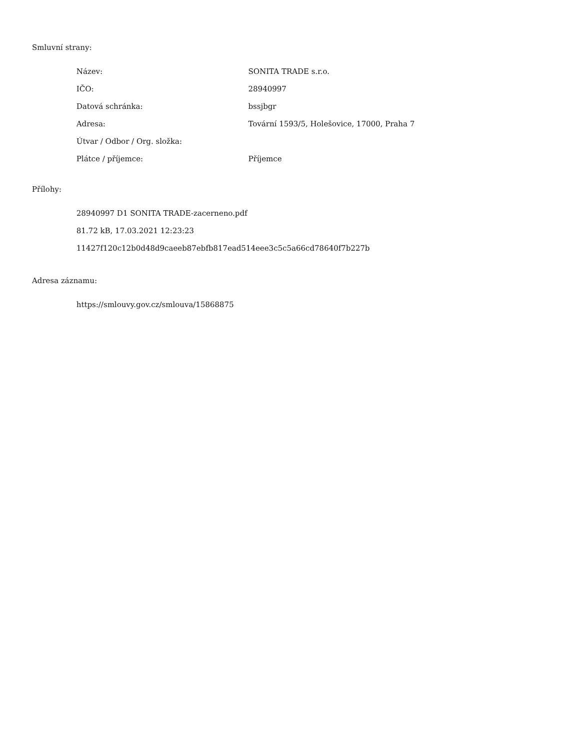Smluvní strany:
| Název: | SONITA TRADE s.r.o. |
| IČO: | 28940997 |
| Datová schránka: | bssjbgr |
| Adresa: | Tovární 1593/5, Holešovice, 17000, Praha 7 |
| Útvar / Odbor / Org. složka: | |
| Plátce / příjemce: | Příjemce |
Přílohy:
28940997 D1 SONITA TRADE-zacerneno.pdf
81.72 kB, 17.03.2021 12:23:23
11427f120c12b0d48d9caeeb87ebfb817ead514eee3c5c5a66cd78640f7b227b
Adresa záznamu:
https://smlouvy.gov.cz/smlouva/15868875